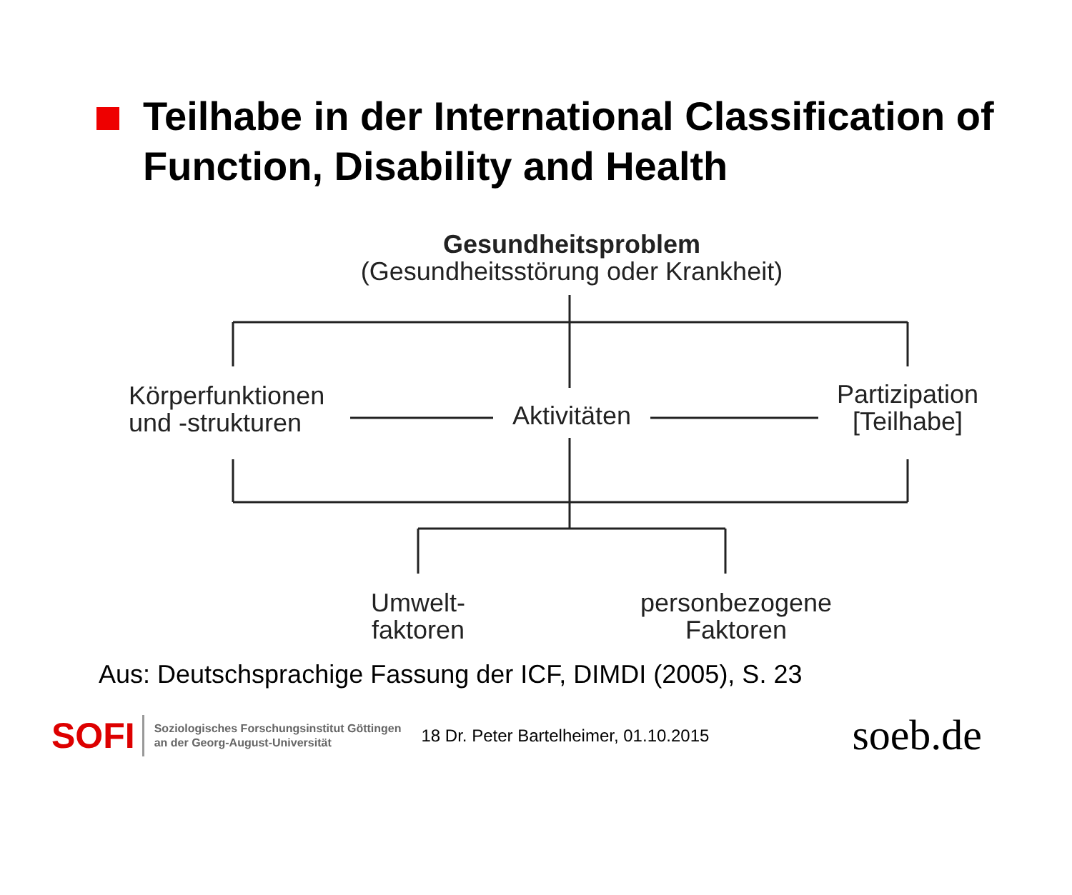Teilhabe in der International Classification of Function, Disability and Health
Gesundheitsproblem
(Gesundheitsstörung oder Krankheit)
Körperfunktionen
und -strukturen
Aktivitäten
Partizipation
[Teilhabe]
Umwelt-
faktoren
personbezogene
Faktoren
Aus: Deutschsprachige Fassung der ICF, DIMDI (2005), S. 23
SOFI Soziologisches Forschungsinstitut Göttingen
an der Georg-August-Universität 18 Dr. Peter Bartelheimer, 01.10.2015 soeb.de